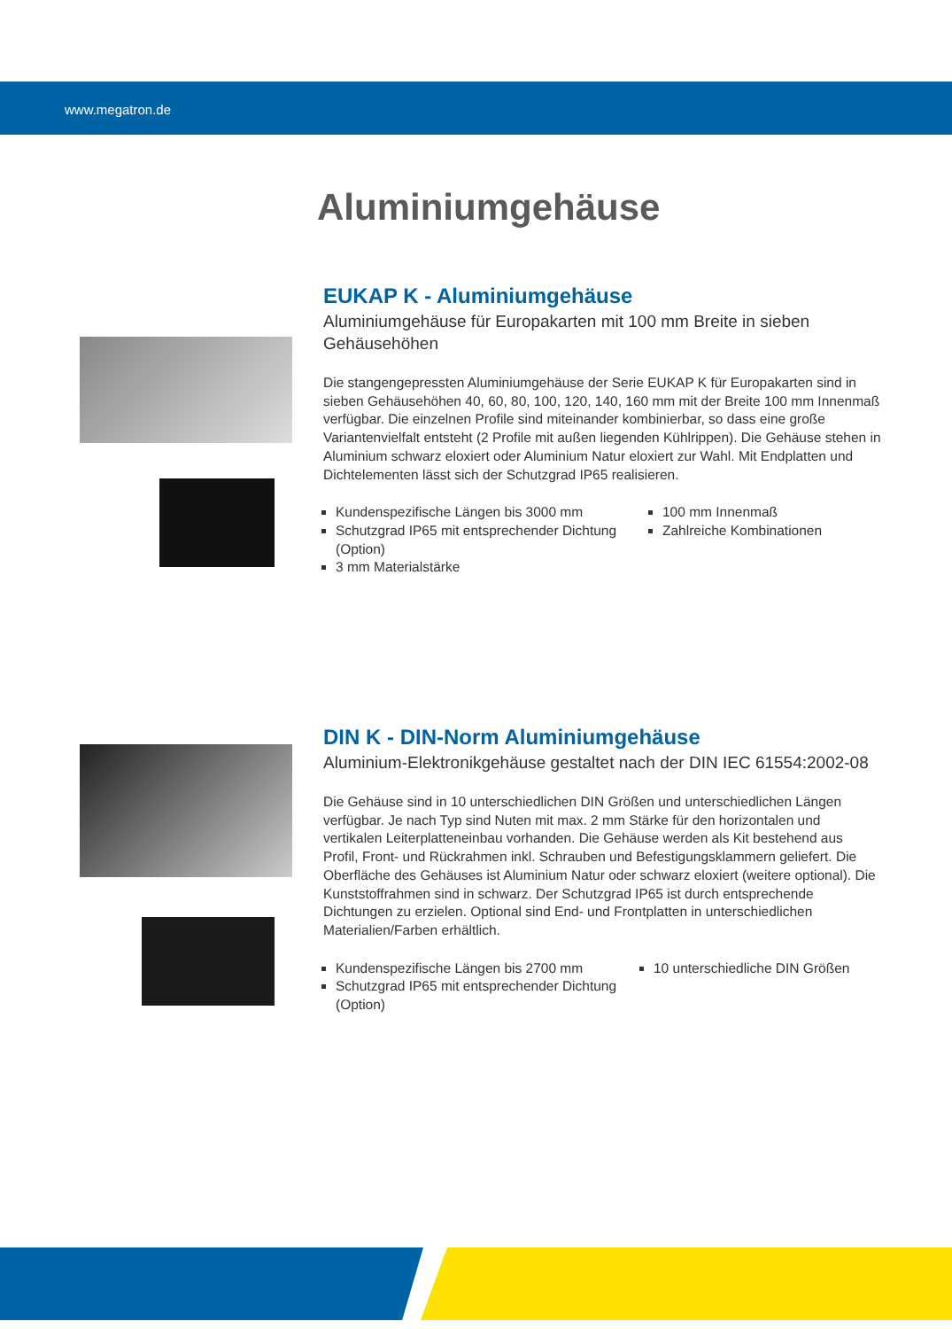www.megatron.de
Aluminiumgehäuse
EUKAP K - Aluminiumgehäuse
Aluminiumgehäuse für Europakarten mit 100 mm Breite in sieben Gehäusehöhen
Die stangengepressten Aluminiumgehäuse der Serie EUKAP K für Europakarten sind in sieben Gehäusehöhen 40, 60, 80, 100, 120, 140, 160 mm mit der Breite 100 mm Innenmaß verfügbar. Die einzelnen Profile sind miteinander kombinierbar, so dass eine große Variantenvielfalt entsteht (2 Profile mit außen liegenden Kühlrippen). Die Gehäuse stehen in Aluminium schwarz eloxiert oder Aluminium Natur eloxiert zur Wahl. Mit Endplatten und Dichtelementen lässt sich der Schutzgrad IP65 realisieren.
Kundenspezifische Längen bis 3000 mm
Schutzgrad IP65 mit entsprechender Dichtung (Option)
3 mm Materialstärke
100 mm Innenmaß
Zahlreiche Kombinationen
DIN K - DIN-Norm Aluminiumgehäuse
Aluminium-Elektronikgehäuse gestaltet nach der DIN IEC 61554:2002-08
Die Gehäuse sind in 10 unterschiedlichen DIN Größen und unterschiedlichen Längen verfügbar. Je nach Typ sind Nuten mit max. 2 mm Stärke für den horizontalen und vertikalen Leiterplatteneinbau vorhanden. Die Gehäuse werden als Kit bestehend aus Profil, Front- und Rückrahmen inkl. Schrauben und Befestigungsklammern geliefert. Die Oberfläche des Gehäuses ist Aluminium Natur oder schwarz eloxiert (weitere optional). Die Kunststoffrahmen sind in schwarz. Der Schutzgrad IP65 ist durch entsprechende Dichtungen zu erzielen. Optional sind End- und Frontplatten in unterschiedlichen Materialien/Farben erhältlich.
Kundenspezifische Längen bis 2700 mm
Schutzgrad IP65 mit entsprechender Dichtung (Option)
10 unterschiedliche DIN Größen